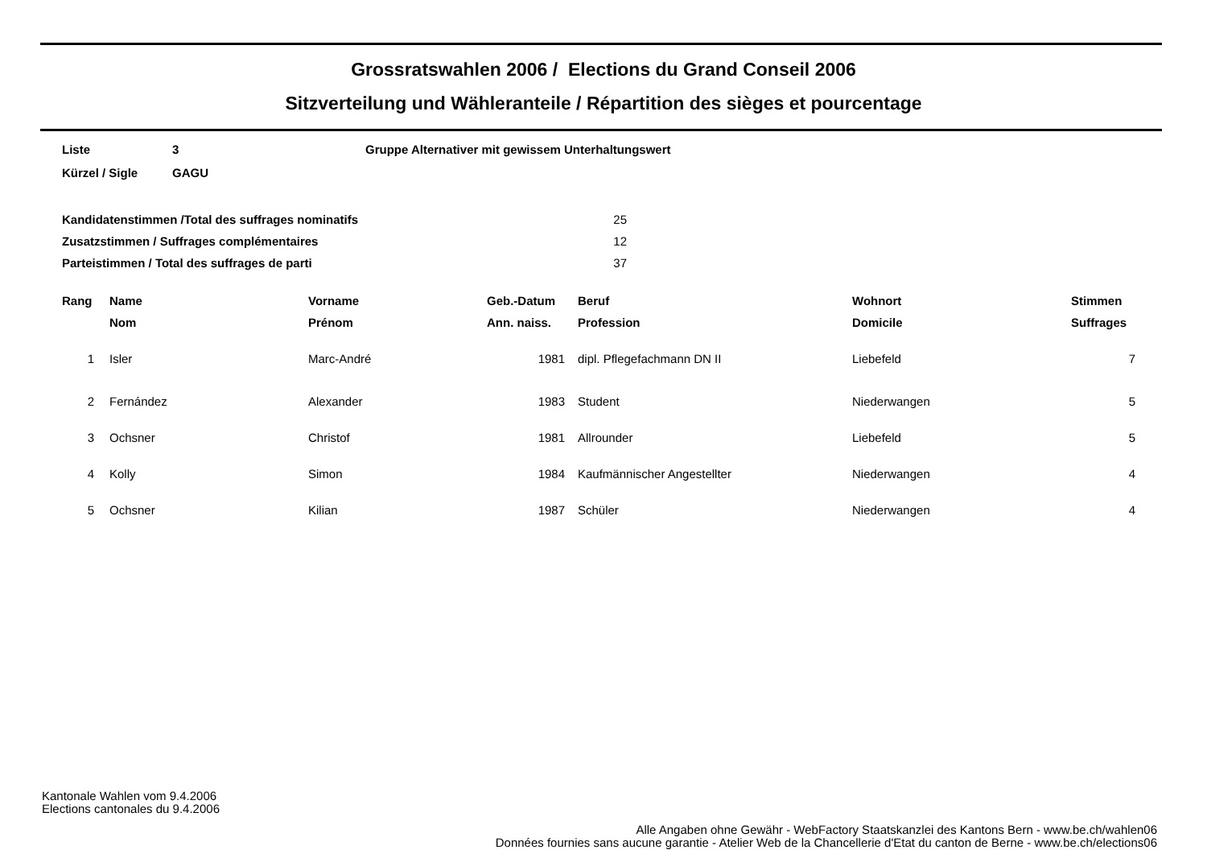Grossratswahlen 2006 / Elections du Grand Conseil 2006
Sitzverteilung und Wähleranteile / Répartition des sièges et pourcentage
| Liste | 3 | Gruppe Alternativer mit gewissem Unterhaltungswert |
| Kürzel / Sigle | GAGU | |
| Kandidatenstimmen /Total des suffrages nominatifs | 25 |
| Zusatzstimmen / Suffrages complémentaires | 12 |
| Parteistimmen / Total des suffrages de parti | 37 |
| Rang | | Name | Vorname | Geb.-Datum | | Beruf | Wohnort | Stimmen |
| --- | --- | --- | --- | --- | --- | --- | --- | --- |
| | | Nom | Prénom | Ann. naiss. | | Profession | Domicile | Suffrages |
| 1 | | Isler | Marc-André | 1981 | | dipl. Pflegefachmann DN II | Liebefeld | 7 |
| 2 | | Fernández | Alexander | 1983 | | Student | Niederwangen | 5 |
| 3 | | Ochsner | Christof | 1981 | | Allrounder | Liebefeld | 5 |
| 4 | | Kolly | Simon | 1984 | | Kaufmännischer Angestellter | Niederwangen | 4 |
| 5 | | Ochsner | Kilian | 1987 | | Schüler | Niederwangen | 4 |
Kantonale Wahlen vom 9.4.2006
Elections cantonales du 9.4.2006
Alle Angaben ohne Gewähr - WebFactory Staatskanzlei des Kantons Bern - www.be.ch/wahlen06
Données fournies sans aucune garantie - Atelier Web de la Chancellerie d'Etat du canton de Berne - www.be.ch/elections06